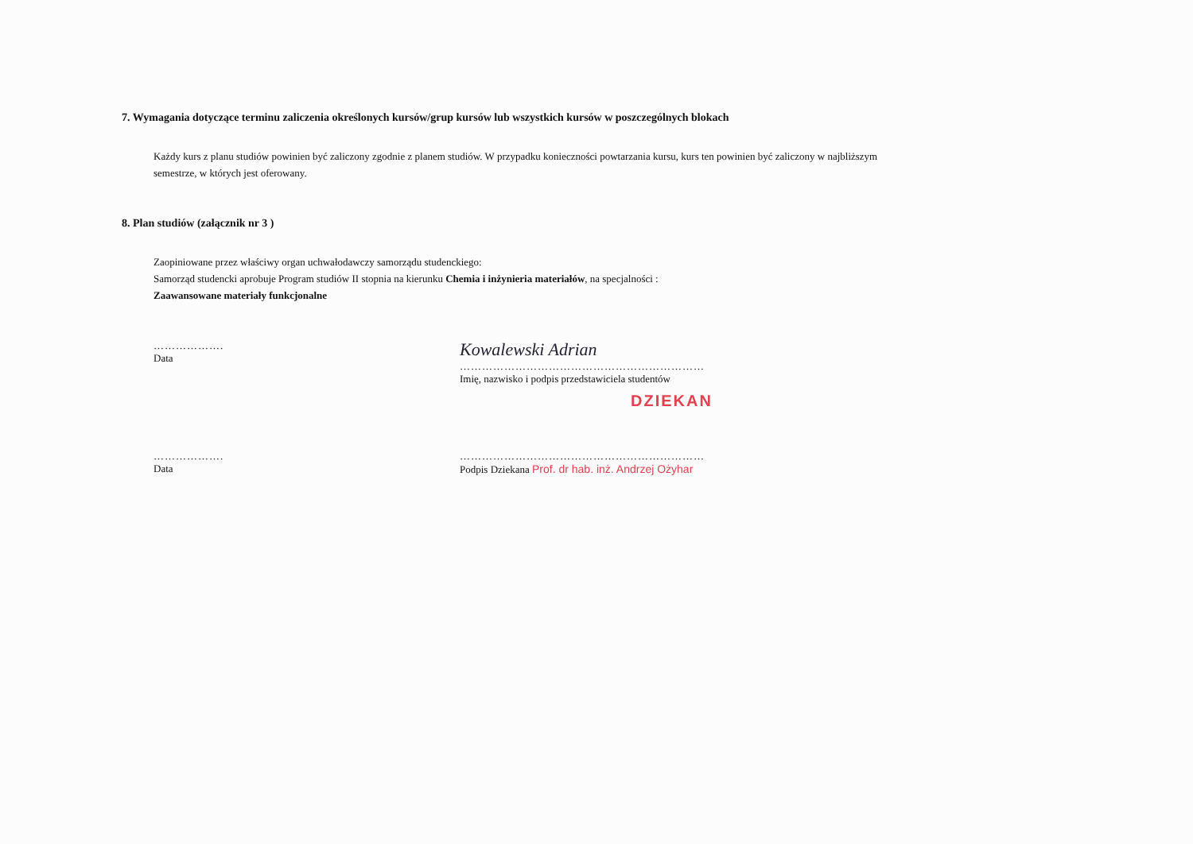7. Wymagania dotyczące terminu zaliczenia określonych kursów/grup kursów lub wszystkich kursów w poszczególnych blokach
Każdy kurs z planu studiów powinien być zaliczony zgodnie z planem studiów. W przypadku konieczności powtarzania kursu, kurs ten powinien być zaliczony w najbliższym semestrze, w których jest oferowany.
8. Plan studiów (załącznik nr 3 )
Zaopiniowane przez właściwy organ uchwałodawczy samorządu studenckiego:
Samorząd studencki aprobuje Program studiów II stopnia na kierunku Chemia i inżynieria materiałów, na specjalności :
Zaawansowane materiały funkcjonalne
……………….
Data
Kowalewski Adrian
…………………………………………………………
Imię, nazwisko i podpis przedstawiciela studentów
DZIEKAN
……………….
Data
…………………………………………………………
Podpis Dziekana Prof. dr hab. inż. Andrzej Ożyhar